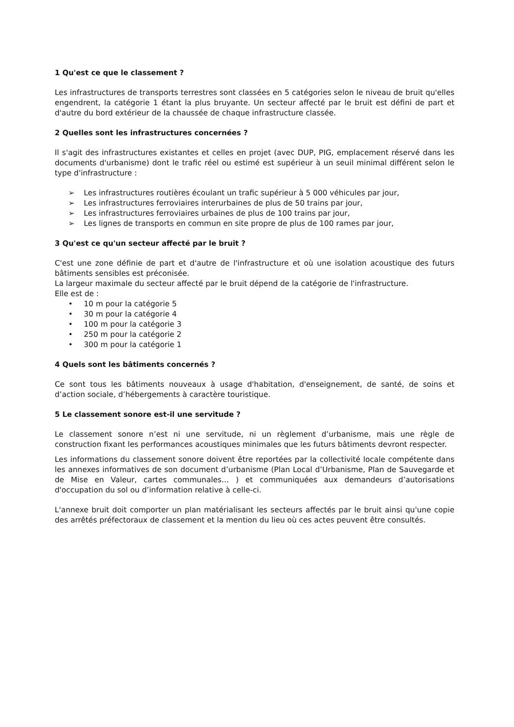1 Qu'est ce que le classement ?
Les infrastructures de transports terrestres sont classées en 5 catégories selon le niveau de bruit qu'elles engendrent, la catégorie 1 étant la plus bruyante. Un secteur affecté par le bruit est défini de part et d'autre du bord extérieur de la chaussée de chaque infrastructure classée.
2 Quelles sont les infrastructures concernées ?
Il s'agit des infrastructures existantes et celles en projet (avec DUP, PIG, emplacement réservé dans les documents d'urbanisme) dont le trafic réel ou estimé est supérieur à un seuil minimal différent selon le type d'infrastructure :
➢ Les infrastructures routières écoulant un trafic supérieur à 5 000 véhicules par jour,
➢ Les infrastructures ferroviaires interurbaines de plus de 50 trains par jour,
➢ Les infrastructures ferroviaires urbaines de plus de 100 trains par jour,
➢ Les lignes de transports en commun en site propre de plus de 100 rames par jour,
3 Qu'est ce qu'un secteur affecté par le bruit ?
C'est une zone définie de part et d'autre de l'infrastructure et où une isolation acoustique des futurs bâtiments sensibles est préconisée.
La largeur maximale du secteur affecté par le bruit dépend de la catégorie de l'infrastructure.
Elle est de :
• 10 m pour la catégorie 5
• 30 m pour la catégorie 4
• 100 m pour la catégorie 3
• 250 m pour la catégorie 2
• 300 m pour la catégorie 1
4 Quels sont les bâtiments concernés ?
Ce sont tous les bâtiments nouveaux à usage d'habitation, d'enseignement, de santé, de soins et d’action sociale, d’hébergements à caractère touristique.
5 Le classement sonore est-il une servitude ?
Le classement sonore n’est ni une servitude, ni un règlement d’urbanisme, mais une règle de construction fixant les performances acoustiques minimales que les futurs bâtiments devront respecter.
Les informations du classement sonore doivent être reportées par la collectivité locale compétente dans les annexes informatives de son document d’urbanisme (Plan Local d’Urbanisme, Plan de Sauvegarde et de Mise en Valeur, cartes communales… ) et communiquées aux demandeurs d’autorisations d'occupation du sol ou d’information relative à celle-ci.
L'annexe bruit doit comporter un plan matérialisant les secteurs affectés par le bruit ainsi qu'une copie des arrêtés préfectoraux de classement et la mention du lieu où ces actes peuvent être consultés.